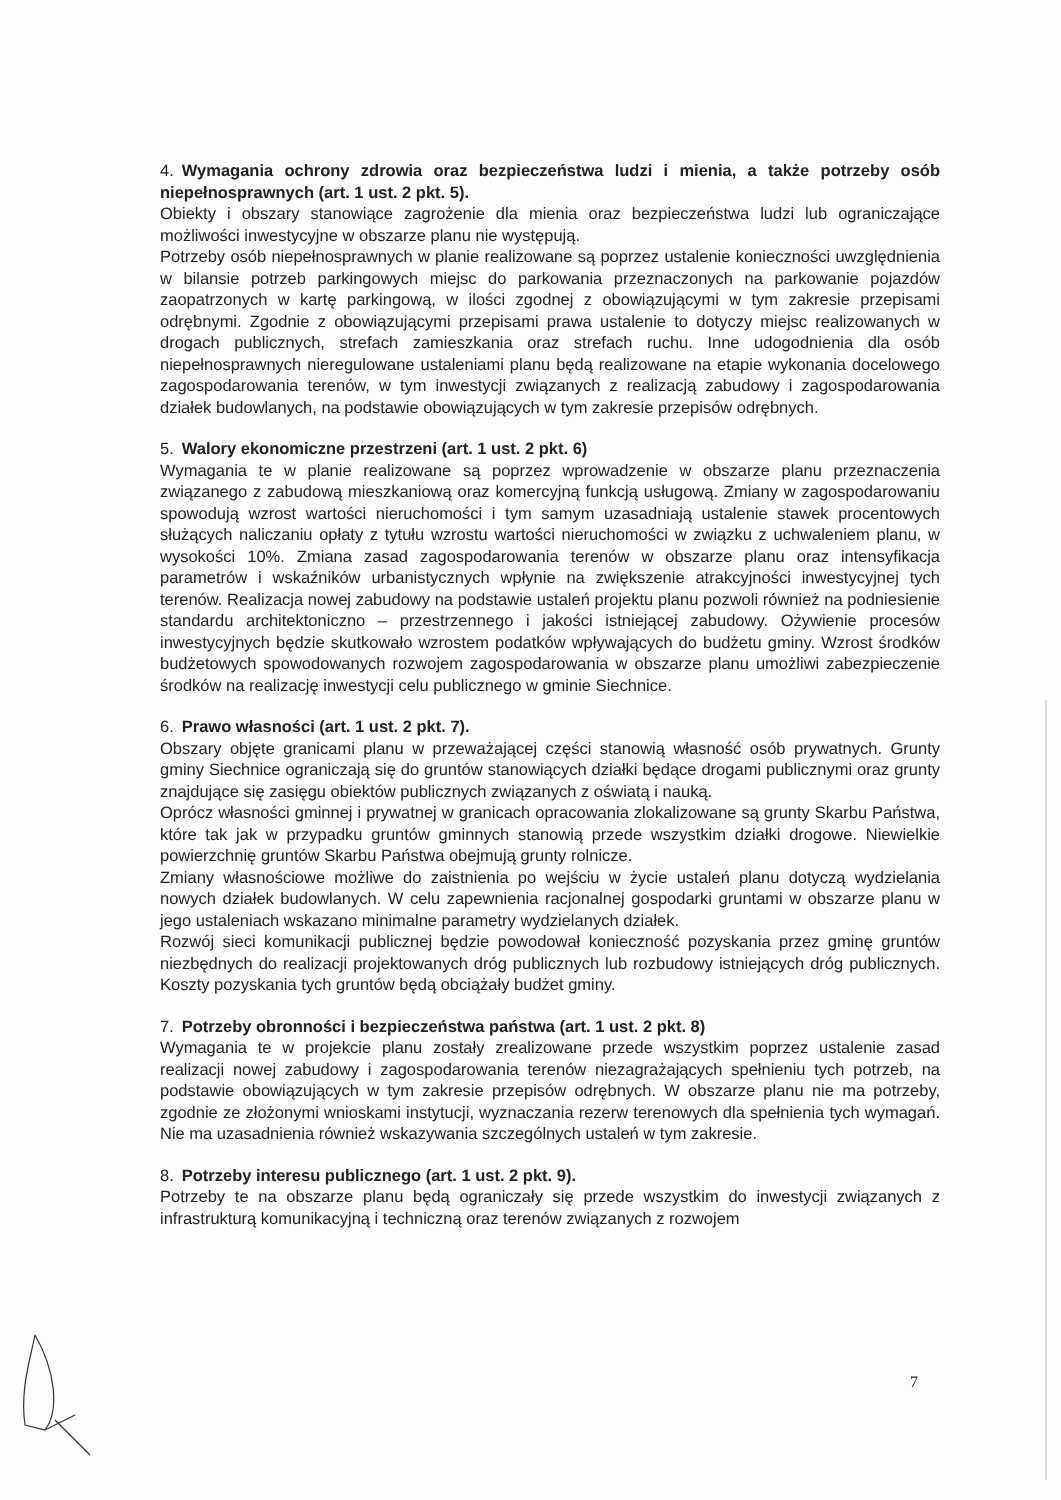4. Wymagania ochrony zdrowia oraz bezpieczeństwa ludzi i mienia, a także potrzeby osób niepełnosprawnych (art. 1 ust. 2 pkt. 5).
Obiekty i obszary stanowiące zagrożenie dla mienia oraz bezpieczeństwa ludzi lub ograniczające możliwości inwestycyjne w obszarze planu nie występują.
Potrzeby osób niepełnosprawnych w planie realizowane są poprzez ustalenie konieczności uwzględnienia w bilansie potrzeb parkingowych miejsc do parkowania przeznaczonych na parkowanie pojazdów zaopatrzonych w kartę parkingową, w ilości zgodnej z obowiązującymi w tym zakresie przepisami odrębnymi. Zgodnie z obowiązującymi przepisami prawa ustalenie to dotyczy miejsc realizowanych w drogach publicznych, strefach zamieszkania oraz strefach ruchu. Inne udogodnienia dla osób niepełnosprawnych nieregulowane ustaleniami planu będą realizowane na etapie wykonania docelowego zagospodarowania terenów, w tym inwestycji związanych z realizacją zabudowy i zagospodarowania działek budowlanych, na podstawie obowiązujących w tym zakresie przepisów odrębnych.
5. Walory ekonomiczne przestrzeni (art. 1 ust. 2 pkt. 6)
Wymagania te w planie realizowane są poprzez wprowadzenie w obszarze planu przeznaczenia związanego z zabudową mieszkaniową oraz komercyjną funkcją usługową. Zmiany w zagospodarowaniu spowodują wzrost wartości nieruchomości i tym samym uzasadniają ustalenie stawek procentowych służących naliczaniu opłaty z tytułu wzrostu wartości nieruchomości w związku z uchwaleniem planu, w wysokości 10%. Zmiana zasad zagospodarowania terenów w obszarze planu oraz intensyfikacja parametrów i wskaźników urbanistycznych wpłynie na zwiększenie atrakcyjności inwestycyjnej tych terenów. Realizacja nowej zabudowy na podstawie ustaleń projektu planu pozwoli również na podniesienie standardu architektoniczno – przestrzennego i jakości istniejącej zabudowy. Ożywienie procesów inwestycyjnych będzie skutkowało wzrostem podatków wpływających do budżetu gminy. Wzrost środków budżetowych spowodowanych rozwojem zagospodarowania w obszarze planu umożliwi zabezpieczenie środków na realizację inwestycji celu publicznego w gminie Siechnice.
6. Prawo własności (art. 1 ust. 2 pkt. 7).
Obszary objęte granicami planu w przeważającej części stanowią własność osób prywatnych. Grunty gminy Siechnice ograniczają się do gruntów stanowiących działki będące drogami publicznymi oraz grunty znajdujące się zasięgu obiektów publicznych związanych z oświatą i nauką.
Oprócz własności gminnej i prywatnej w granicach opracowania zlokalizowane są grunty Skarbu Państwa, które tak jak w przypadku gruntów gminnych stanowią przede wszystkim działki drogowe. Niewielkie powierzchnię gruntów Skarbu Państwa obejmują grunty rolnicze.
Zmiany własnościowe możliwe do zaistnienia po wejściu w życie ustaleń planu dotyczą wydzielania nowych działek budowlanych. W celu zapewnienia racjonalnej gospodarki gruntami w obszarze planu w jego ustaleniach wskazano minimalne parametry wydzielanych działek.
Rozwój sieci komunikacji publicznej będzie powodował konieczność pozyskania przez gminę gruntów niezbędnych do realizacji projektowanych dróg publicznych lub rozbudowy istniejących dróg publicznych. Koszty pozyskania tych gruntów będą obciążały budżet gminy.
7. Potrzeby obronności i bezpieczeństwa państwa (art. 1 ust. 2 pkt. 8)
Wymagania te w projekcie planu zostały zrealizowane przede wszystkim poprzez ustalenie zasad realizacji nowej zabudowy i zagospodarowania terenów niezagrażających spełnieniu tych potrzeb, na podstawie obowiązujących w tym zakresie przepisów odrębnych. W obszarze planu nie ma potrzeby, zgodnie ze złożonymi wnioskami instytucji, wyznaczania rezerw terenowych dla spełnienia tych wymagań. Nie ma uzasadnienia również wskazywania szczególnych ustaleń w tym zakresie.
8. Potrzeby interesu publicznego (art. 1 ust. 2 pkt. 9).
Potrzeby te na obszarze planu będą ograniczały się przede wszystkim do inwestycji związanych z infrastrukturą komunikacyjną i techniczną oraz terenów związanych z rozwojem
7